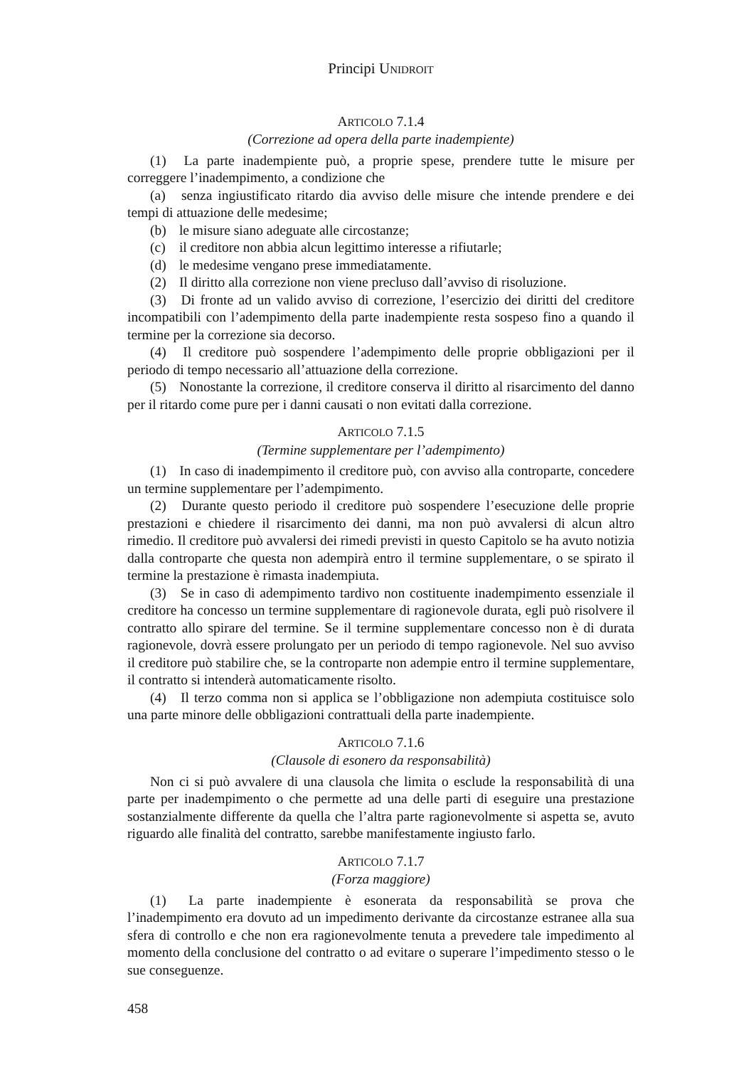Principi UNIDROIT
ARTICOLO 7.1.4
(Correzione ad opera della parte inadempiente)
(1) La parte inadempiente può, a proprie spese, prendere tutte le misure per correggere l’inadempimento, a condizione che
(a) senza ingiustificato ritardo dia avviso delle misure che intende prendere e dei tempi di attuazione delle medesime;
(b) le misure siano adeguate alle circostanze;
(c) il creditore non abbia alcun legittimo interesse a rifiutarle;
(d) le medesime vengano prese immediatamente.
(2) Il diritto alla correzione non viene precluso dall’avviso di risoluzione.
(3) Di fronte ad un valido avviso di correzione, l’esercizio dei diritti del creditore incompatibili con l’adempimento della parte inadempiente resta sospeso fino a quando il termine per la correzione sia decorso.
(4) Il creditore può sospendere l’adempimento delle proprie obbligazioni per il periodo di tempo necessario all’attuazione della correzione.
(5) Nonostante la correzione, il creditore conserva il diritto al risarcimento del danno per il ritardo come pure per i danni causati o non evitati dalla correzione.
ARTICOLO 7.1.5
(Termine supplementare per l’adempimento)
(1) In caso di inadempimento il creditore può, con avviso alla controparte, concedere un termine supplementare per l’adempimento.
(2) Durante questo periodo il creditore può sospendere l’esecuzione delle proprie prestazioni e chiedere il risarcimento dei danni, ma non può avvalersi di alcun altro rimedio. Il creditore può avvalersi dei rimedi previsti in questo Capitolo se ha avuto notizia dalla controparte che questa non adempirà entro il termine supplementare, o se spirato il termine la prestazione è rimasta inadempiuta.
(3) Se in caso di adempimento tardivo non costituente inadempimento essenziale il creditore ha concesso un termine supplementare di ragionevole durata, egli può risolvere il contratto allo spirare del termine. Se il termine supplementare concesso non è di durata ragionevole, dovrà essere prolungato per un periodo di tempo ragionevole. Nel suo avviso il creditore può stabilire che, se la controparte non adempie entro il termine supplementare, il contratto si intenderà automaticamente risolto.
(4) Il terzo comma non si applica se l’obbligazione non adempiuta costituisce solo una parte minore delle obbligazioni contrattuali della parte inadempiente.
ARTICOLO 7.1.6
(Clausole di esonero da responsabilità)
Non ci si può avvalere di una clausola che limita o esclude la responsabilità di una parte per inadempimento o che permette ad una delle parti di eseguire una prestazione sostanzialmente differente da quella che l’altra parte ragionevolmente si aspetta se, avuto riguardo alle finalità del contratto, sarebbe manifestamente ingiusto farlo.
ARTICOLO 7.1.7
(Forza maggiore)
(1) La parte inadempiente è esonerata da responsabilità se prova che l’inadempimento era dovuto ad un impedimento derivante da circostanze estranee alla sua sfera di controllo e che non era ragionevolmente tenuta a prevedere tale impedimento al momento della conclusione del contratto o ad evitare o superare l’impedimento stesso o le sue conseguenze.
458